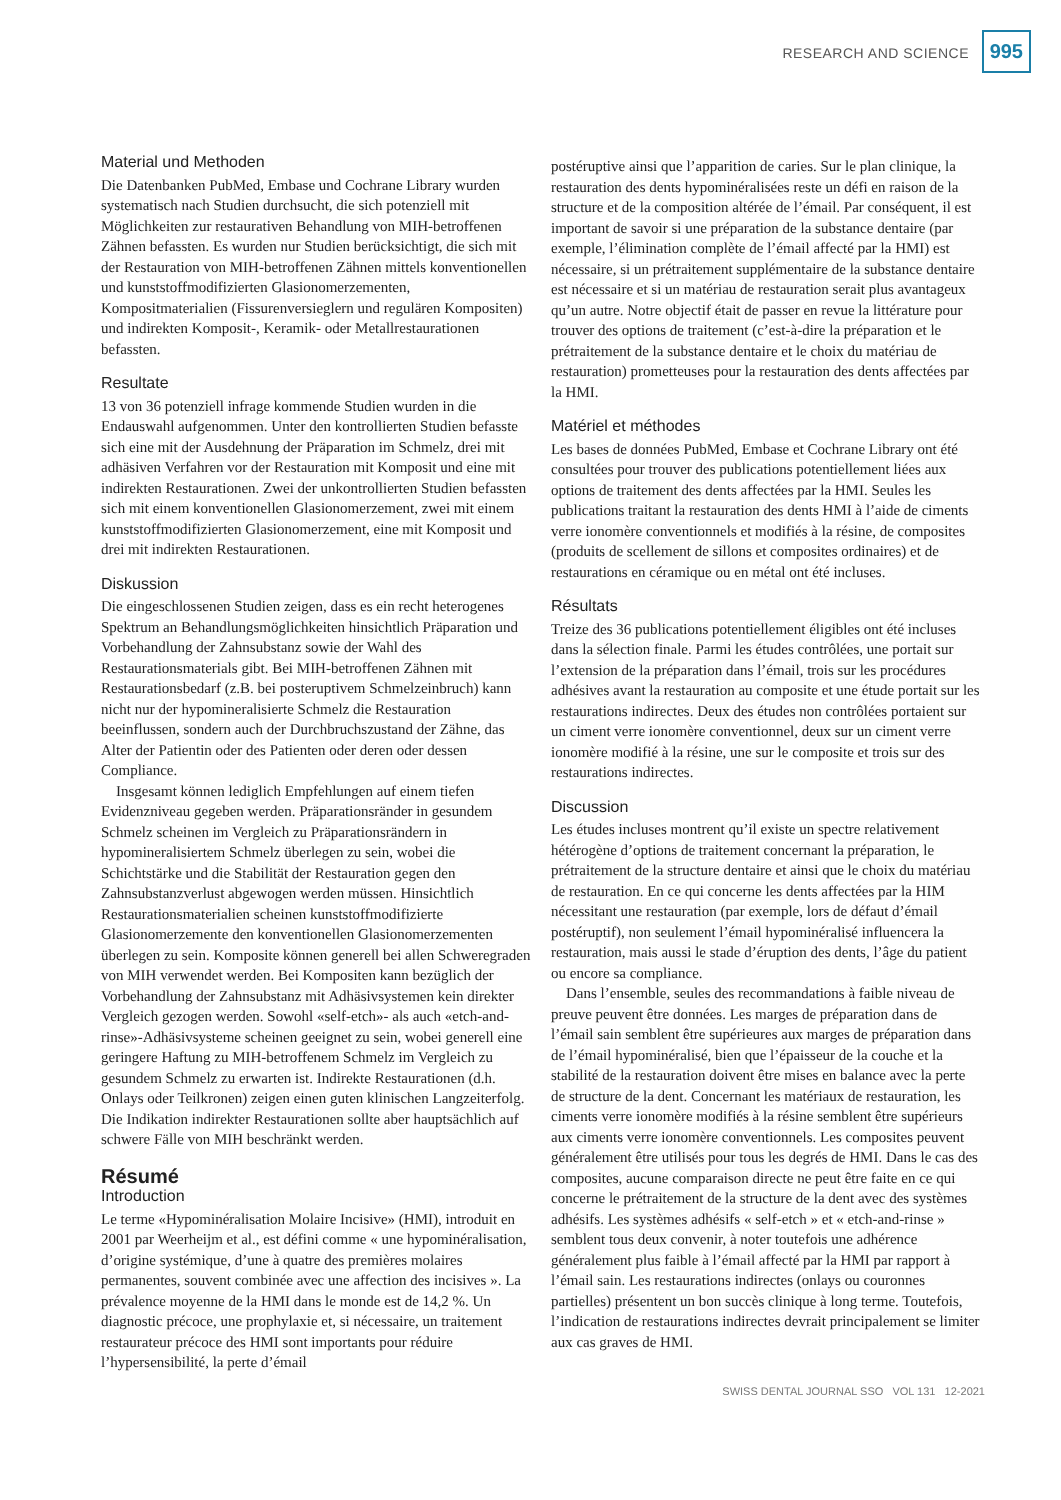RESEARCH AND SCIENCE 995
Material und Methoden
Die Datenbanken PubMed, Embase und Cochrane Library wurden systematisch nach Studien durchsucht, die sich potenziell mit Möglichkeiten zur restaurativen Behandlung von MIH-betroffenen Zähnen befassten. Es wurden nur Studien berücksichtigt, die sich mit der Restauration von MIH-betroffenen Zähnen mittels konventionellen und kunststoffmodifizierten Glasionomerzementen, Kompositmaterialien (Fissurenversieglern und regulären Kompositen) und indirekten Komposit-, Keramik- oder Metallrestaurationen befassten.
Resultate
13 von 36 potenziell infrage kommende Studien wurden in die Endauswahl aufgenommen. Unter den kontrollierten Studien befasste sich eine mit der Ausdehnung der Präparation im Schmelz, drei mit adhäsiven Verfahren vor der Restauration mit Komposit und eine mit indirekten Restaurationen. Zwei der unkontrollierten Studien befassten sich mit einem konventionellen Glasionomerzement, zwei mit einem kunststoffmodifizierten Glasionomerzement, eine mit Komposit und drei mit indirekten Restaurationen.
Diskussion
Die eingeschlossenen Studien zeigen, dass es ein recht heterogenes Spektrum an Behandlungsmöglichkeiten hinsichtlich Präparation und Vorbehandlung der Zahnsubstanz sowie der Wahl des Restaurationsmaterials gibt. Bei MIH-betroffenen Zähnen mit Restaurationsbedarf (z.B. bei posteruptivem Schmelzeinbruch) kann nicht nur der hypomineralisierte Schmelz die Restauration beeinflussen, sondern auch der Durchbruchszustand der Zähne, das Alter der Patientin oder des Patienten oder deren oder dessen Compliance.
Insgesamt können lediglich Empfehlungen auf einem tiefen Evidenzniveau gegeben werden. Präparationsränder in gesundem Schmelz scheinen im Vergleich zu Präparationsrändern in hypomineralisiertem Schmelz überlegen zu sein, wobei die Schichtstärke und die Stabilität der Restauration gegen den Zahnsubstanzverlust abgewogen werden müssen. Hinsichtlich Restaurationsmaterialien scheinen kunststoffmodifizierte Glasionomerzemente den konventionellen Glasionomerzementen überlegen zu sein. Komposite können generell bei allen Schweregraden von MIH verwendet werden. Bei Kompositen kann bezüglich der Vorbehandlung der Zahnsubstanz mit Adhäsivsystemen kein direkter Vergleich gezogen werden. Sowohl «self-etch»- als auch «etch-and-rinse»-Adhäsivsysteme scheinen geeignet zu sein, wobei generell eine geringere Haftung zu MIH-betroffenem Schmelz im Vergleich zu gesundem Schmelz zu erwarten ist. Indirekte Restaurationen (d.h. Onlays oder Teilkronen) zeigen einen guten klinischen Langzeiterfolg. Die Indikation indirekter Restaurationen sollte aber hauptsächlich auf schwere Fälle von MIH beschränkt werden.
Résumé
Introduction
Le terme «Hypominéralisation Molaire Incisive» (HMI), introduit en 2001 par Weerheijm et al., est défini comme « une hypominéralisation, d’origine systémique, d’une à quatre des premières molaires permanentes, souvent combinée avec une affection des incisives ». La prévalence moyenne de la HMI dans le monde est de 14,2 %. Un diagnostic précoce, une prophylaxie et, si nécessaire, un traitement restaurateur précoce des HMI sont importants pour réduire l’hypersensibilité, la perte d’émail
postéruptive ainsi que l’apparition de caries. Sur le plan clinique, la restauration des dents hypominéralisées reste un défi en raison de la structure et de la composition altérée de l’émail. Par conséquent, il est important de savoir si une préparation de la substance dentaire (par exemple, l’élimination complète de l’émail affecté par la HMI) est nécessaire, si un prétraitement supplémentaire de la substance dentaire est nécessaire et si un matériau de restauration serait plus avantageux qu’un autre. Notre objectif était de passer en revue la littérature pour trouver des options de traitement (c’est-à-dire la préparation et le prétraitement de la substance dentaire et le choix du matériau de restauration) prometteuses pour la restauration des dents affectées par la HMI.
Matériel et méthodes
Les bases de données PubMed, Embase et Cochrane Library ont été consultées pour trouver des publications potentiellement liées aux options de traitement des dents affectées par la HMI. Seules les publications traitant la restauration des dents HMI à l’aide de ciments verre ionomère conventionnels et modifiés à la résine, de composites (produits de scellement de sillons et composites ordinaires) et de restaurations en céramique ou en métal ont été incluses.
Résultats
Treize des 36 publications potentiellement éligibles ont été incluses dans la sélection finale. Parmi les études contrôlées, une portait sur l’extension de la préparation dans l’émail, trois sur les procédures adhésives avant la restauration au composite et une étude portait sur les restaurations indirectes. Deux des études non contrôlées portaient sur un ciment verre ionomère conventionnel, deux sur un ciment verre ionomère modifié à la résine, une sur le composite et trois sur des restaurations indirectes.
Discussion
Les études incluses montrent qu’il existe un spectre relativement hétérogène d’options de traitement concernant la préparation, le prétraitement de la structure dentaire et ainsi que le choix du matériau de restauration. En ce qui concerne les dents affectées par la HIM nécessitant une restauration (par exemple, lors de défaut d’émail postéruptif), non seulement l’émail hypominéralisé influencera la restauration, mais aussi le stade d’éruption des dents, l’âge du patient ou encore sa compliance.
Dans l’ensemble, seules des recommandations à faible niveau de preuve peuvent être données. Les marges de préparation dans de l’émail sain semblent être supérieures aux marges de préparation dans de l’émail hypominéralisé, bien que l’épaisseur de la couche et la stabilité de la restauration doivent être mises en balance avec la perte de structure de la dent. Concernant les matériaux de restauration, les ciments verre ionomère modifiés à la résine semblent être supérieurs aux ciments verre ionomère conventionnels. Les composites peuvent généralement être utilisés pour tous les degrés de HMI. Dans le cas des composites, aucune comparaison directe ne peut être faite en ce qui concerne le prétraitement de la structure de la dent avec des systèmes adhésifs. Les systèmes adhésifs « self-etch » et « etch-and-rinse » semblent tous deux convenir, à noter toutefois une adhérence généralement plus faible à l’émail affecté par la HMI par rapport à l’émail sain. Les restaurations indirectes (onlays ou couronnes partielles) présentent un bon succès clinique à long terme. Toutefois, l’indication de restaurations indirectes devrait principalement se limiter aux cas graves de HMI.
SWISS DENTAL JOURNAL SSO VOL 131 12-2021